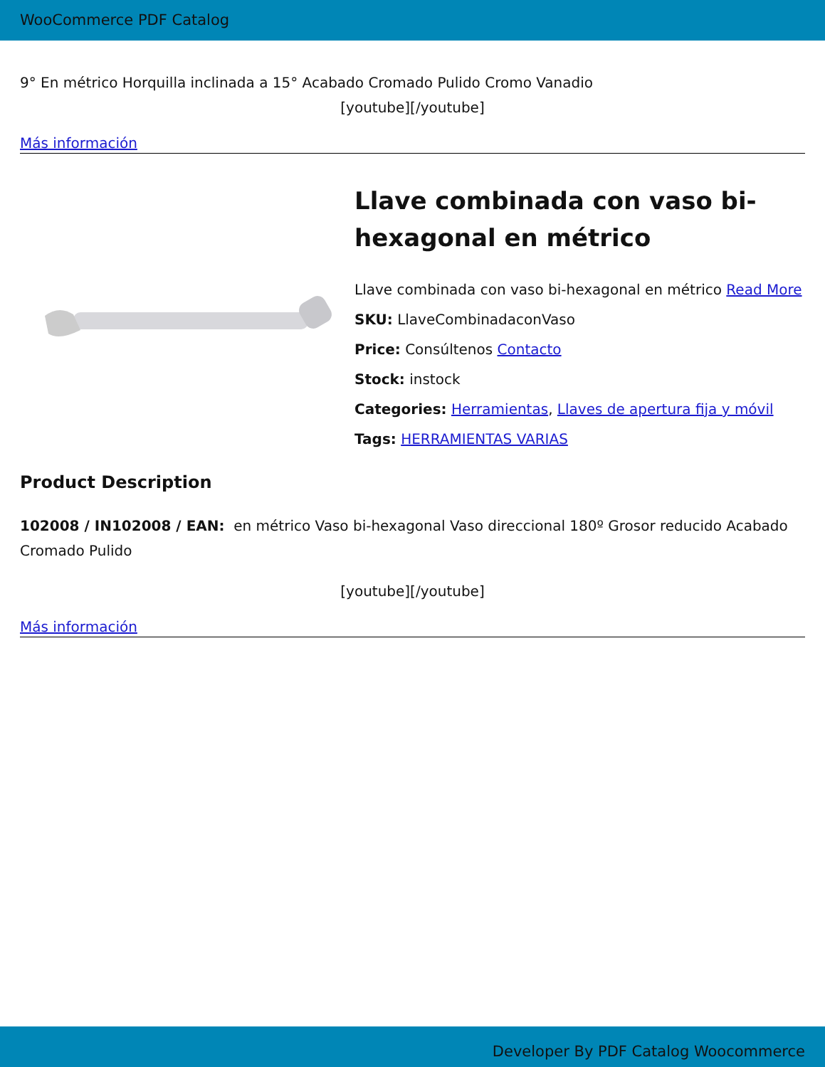WooCommerce PDF Catalog
9° En métrico Horquilla inclinada a 15° Acabado Cromado Pulido Cromo Vanadio
[youtube][/youtube]
Más información
Llave combinada con vaso bi-hexagonal en métrico
Llave combinada con vaso bi-hexagonal en métrico Read More
SKU: LlaveCombinadaconVaso
Price: Consúltenos Contacto
Stock: instock
Categories: Herramientas, Llaves de apertura fija y móvil
Tags: HERRAMIENTAS VARIAS
Product Description
102008 / IN102008 / EAN: en métrico Vaso bi-hexagonal Vaso direccional 180º Grosor reducido Acabado Cromado Pulido
[youtube][/youtube]
Más información
Developer By PDF Catalog Woocommerce